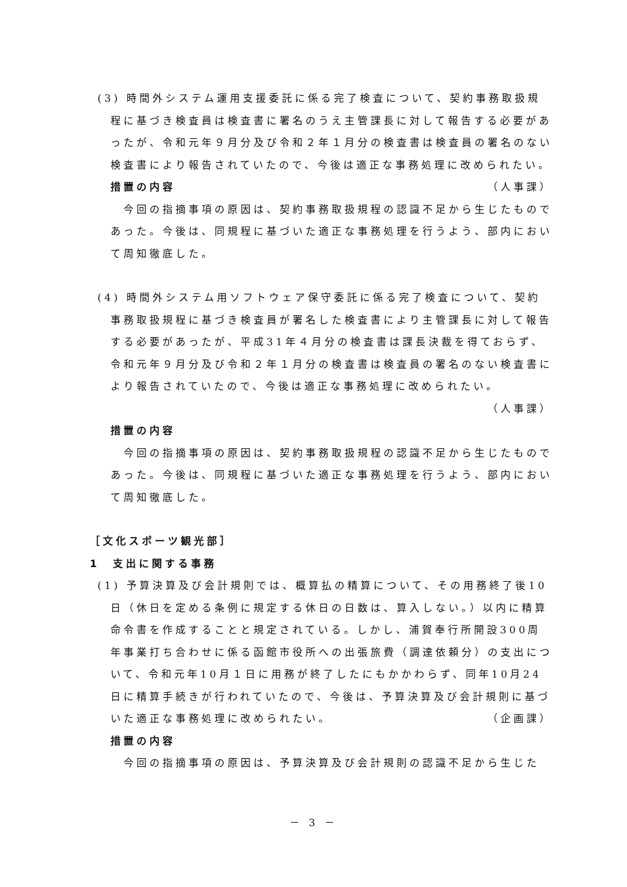(3) 時間外システム運用支援委託に係る完了検査について、契約事務取扱規程に基づき検査員は検査書に署名のうえ主管課長に対して報告する必要があったが、令和元年９月分及び令和２年１月分の検査書は検査員の署名のない検査書により報告されていたので、今後は適正な事務処理に改められたい。 （人事課）
措置の内容
今回の指摘事項の原因は、契約事務取扱規程の認識不足から生じたものであった。今後は、同規程に基づいた適正な事務処理を行うよう、部内において周知徹底した。
(4) 時間外システム用ソフトウェア保守委託に係る完了検査について、契約事務取扱規程に基づき検査員が署名した検査書により主管課長に対して報告する必要があったが、平成31年４月分の検査書は課長決裁を得ておらず、令和元年９月分及び令和２年１月分の検査書は検査員の署名のない検査書により報告されていたので、今後は適正な事務処理に改められたい。
（人事課）
措置の内容
今回の指摘事項の原因は、契約事務取扱規程の認識不足から生じたものであった。今後は、同規程に基づいた適正な事務処理を行うよう、部内において周知徹底した。
［文化スポーツ観光部］
1　支出に関する事務
(1) 予算決算及び会計規則では、概算払の精算について、その用務終了後10日（休日を定める条例に規定する休日の日数は、算入しない。）以内に精算命令書を作成することと規定されている。しかし、浦賀奉行所開設300周年事業打ち合わせに係る函館市役所への出張旅費（調達依頼分）の支出について、令和元年10月１日に用務が終了したにもかかわらず、同年10月24日に精算手続きが行われていたので、今後は、予算決算及び会計規則に基づいた適正な事務処理に改められたい。 （企画課）
措置の内容
今回の指摘事項の原因は、予算決算及び会計規則の認識不足から生じた
－ 3 －